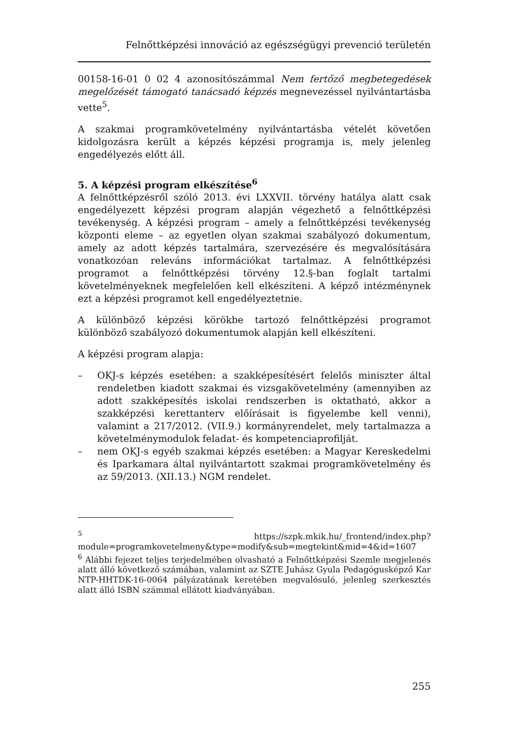Felnőttképzési innováció az egészségügyi prevenció területén
00158-16-01 0 02 4 azonosítószámmal Nem fertőző megbetegedések megelőzését támogató tanácsadó képzés megnevezéssel nyilvántartásba vette<sup>5</sup>.
A szakmai programkövetelmény nyilvántartásba vételét követően kidolgozásra került a képzés képzési programja is, mely jelenleg engedélyezés előtt áll.
5. A képzési program elkészítése<sup>6</sup>
A felnőttképzésről szóló 2013. évi LXXVII. törvény hatálya alatt csak engedélyezett képzési program alapján végezhető a felnőttképzési tevékenység. A képzési program – amely a felnőttképzési tevékenység központi eleme – az egyetlen olyan szakmai szabályozó dokumentum, amely az adott képzés tartalmára, szervezésére és megvalósítására vonatkozóan releváns információkat tartalmaz. A felnőttképzési programot a felnőttképzési törvény 12.§-ban foglalt tartalmi követelményeknek megfelelően kell elkészíteni. A képző intézménynek ezt a képzési programot kell engedélyeztetnie.
A különböző képzési körökbe tartozó felnőttképzési programot különböző szabályozó dokumentumok alapján kell elkészíteni.
A képzési program alapja:
– OKJ-s képzés esetében: a szakképesítésért felelős miniszter által rendeletben kiadott szakmai és vizsgakövetelmény (amennyiben az adott szakképesítés iskolai rendszerben is oktatható, akkor a szakképzési kerettanterv előírásait is figyelembe kell venni), valamint a 217/2012. (VII.9.) kormányrendelet, mely tartalmazza a követelménymodulok feladat- és kompetenciaprofilját.
– nem OKJ-s egyéb szakmai képzés esetében: a Magyar Kereskedelmi és Iparkamara által nyilvántartott szakmai programkövetelmény és az 59/2013. (XII.13.) NGM rendelet.
<sup>5</sup> https://szpk.mkik.hu/_frontend/index.php?module=programkovetelmeny&type=modify&sub=megtekint&mid=4&id=1607
<sup>6</sup> Alábbi fejezet teljes terjedelmében olvasható a Felnőttképzési Szemle megjelenés alatt álló következő számában, valamint az SZTE Juhász Gyula Pedagógusképző Kar NTP-HHTDK-16-0064 pályázatának keretében megvalósuló, jelenleg szerkesztés alatt álló ISBN számmal ellátott kiadványában.
255